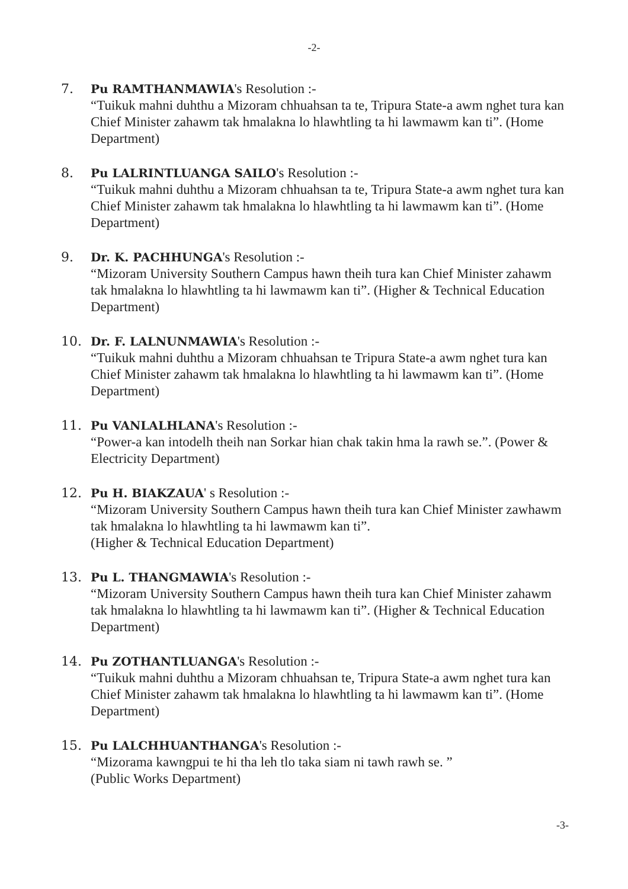-2-
7. Pu RAMTHANMAWIA's Resolution :-
“Tuikuk mahni duhthu a Mizoram chhuahsan ta te, Tripura State-a awm nghet tura kan Chief Minister zahawm tak hmalakna lo hlawhtling ta hi lawmawm kan ti”. (Home Department)
8. Pu LALRINTLUANGA SAILO's Resolution :-
“Tuikuk mahni duhthu a Mizoram chhuahsan ta te, Tripura State-a awm nghet tura kan Chief Minister zahawm tak hmalakna lo hlawhtling ta hi lawmawm kan ti”. (Home Department)
9. Dr. K. PACHHUNGA's Resolution :-
“Mizoram University Southern Campus hawn theih tura kan Chief Minister zahawm tak hmalakna lo hlawhtling ta hi lawmawm kan ti”. (Higher & Technical Education Department)
10. Dr. F. LALNUNMAWIA's Resolution :-
“Tuikuk mahni duhthu a Mizoram chhuahsan te Tripura State-a awm nghet tura kan Chief Minister zahawm tak hmalakna lo hlawhtling ta hi lawmawm kan ti”. (Home Department)
11. Pu VANLALHLANA's Resolution :-
“Power-a kan intodelh theih nan Sorkar hian chak takin hma la rawh se.”. (Power & Electricity Department)
12. Pu H. BIAKZAUA' s Resolution :-
“Mizoram University Southern Campus hawn theih tura kan Chief Minister zawhawm tak hmalakna lo hlawhtling ta hi lawmawm kan ti”.
(Higher & Technical Education Department)
13. Pu L. THANGMAWIA's Resolution :-
“Mizoram University Southern Campus hawn theih tura kan Chief Minister zahawm tak hmalakna lo hlawhtling ta hi lawmawm kan ti”. (Higher & Technical Education Department)
14. Pu ZOTHANTLUANGA's Resolution :-
“Tuikuk mahni duhthu a Mizoram chhuahsan te, Tripura State-a awm nghet tura kan Chief Minister zahawm tak hmalakna lo hlawhtling ta hi lawmawm kan ti”. (Home Department)
15. Pu LALCHHUANTHANGA's Resolution :-
“Mizorama kawngpui te hi tha leh tlo taka siam ni tawh rawh se. ”
(Public Works Department)
-3-